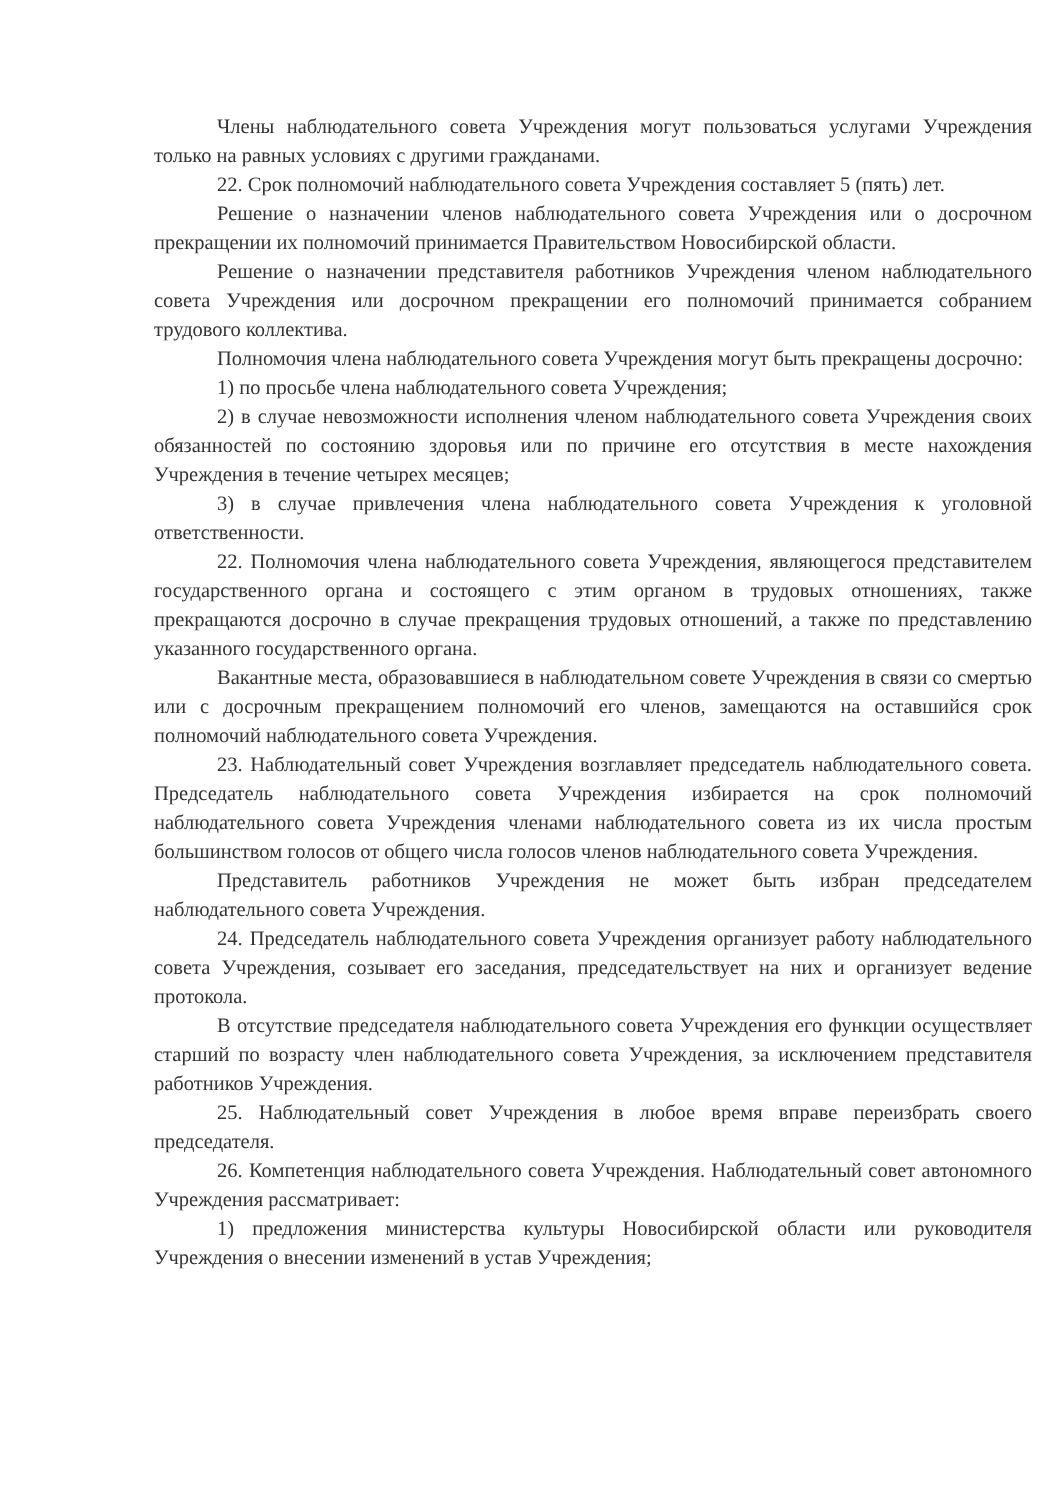Члены наблюдательного совета Учреждения могут пользоваться услугами Учреждения только на равных условиях с другими гражданами.
22. Срок полномочий наблюдательного совета Учреждения составляет 5 (пять) лет.
Решение о назначении членов наблюдательного совета Учреждения или о досрочном прекращении их полномочий принимается Правительством Новосибирской области.
Решение о назначении представителя работников Учреждения членом наблюдательного совета Учреждения или досрочном прекращении его полномочий принимается собранием трудового коллектива.
Полномочия члена наблюдательного совета Учреждения могут быть прекращены досрочно:
1) по просьбе члена наблюдательного совета Учреждения;
2) в случае невозможности исполнения членом наблюдательного совета Учреждения своих обязанностей по состоянию здоровья или по причине его отсутствия в месте нахождения Учреждения в течение четырех месяцев;
3) в случае привлечения члена наблюдательного совета Учреждения к уголовной ответственности.
22. Полномочия члена наблюдательного совета Учреждения, являющегося представителем государственного органа и состоящего с этим органом в трудовых отношениях, также прекращаются досрочно в случае прекращения трудовых отношений, а также по представлению указанного государственного органа.
Вакантные места, образовавшиеся в наблюдательном совете Учреждения в связи со смертью или с досрочным прекращением полномочий его членов, замещаются на оставшийся срок полномочий наблюдательного совета Учреждения.
23. Наблюдательный совет Учреждения возглавляет председатель наблюдательного совета. Председатель наблюдательного совета Учреждения избирается на срок полномочий наблюдательного совета Учреждения членами наблюдательного совета из их числа простым большинством голосов от общего числа голосов членов наблюдательного совета Учреждения.
Представитель работников Учреждения не может быть избран председателем наблюдательного совета Учреждения.
24. Председатель наблюдательного совета Учреждения организует работу наблюдательного совета Учреждения, созывает его заседания, председательствует на них и организует ведение протокола.
В отсутствие председателя наблюдательного совета Учреждения его функции осуществляет старший по возрасту член наблюдательного совета Учреждения, за исключением представителя работников Учреждения.
25. Наблюдательный совет Учреждения в любое время вправе переизбрать своего председателя.
26. Компетенция наблюдательного совета Учреждения. Наблюдательный совет автономного Учреждения рассматривает:
1) предложения министерства культуры Новосибирской области или руководителя Учреждения о внесении изменений в устав Учреждения;